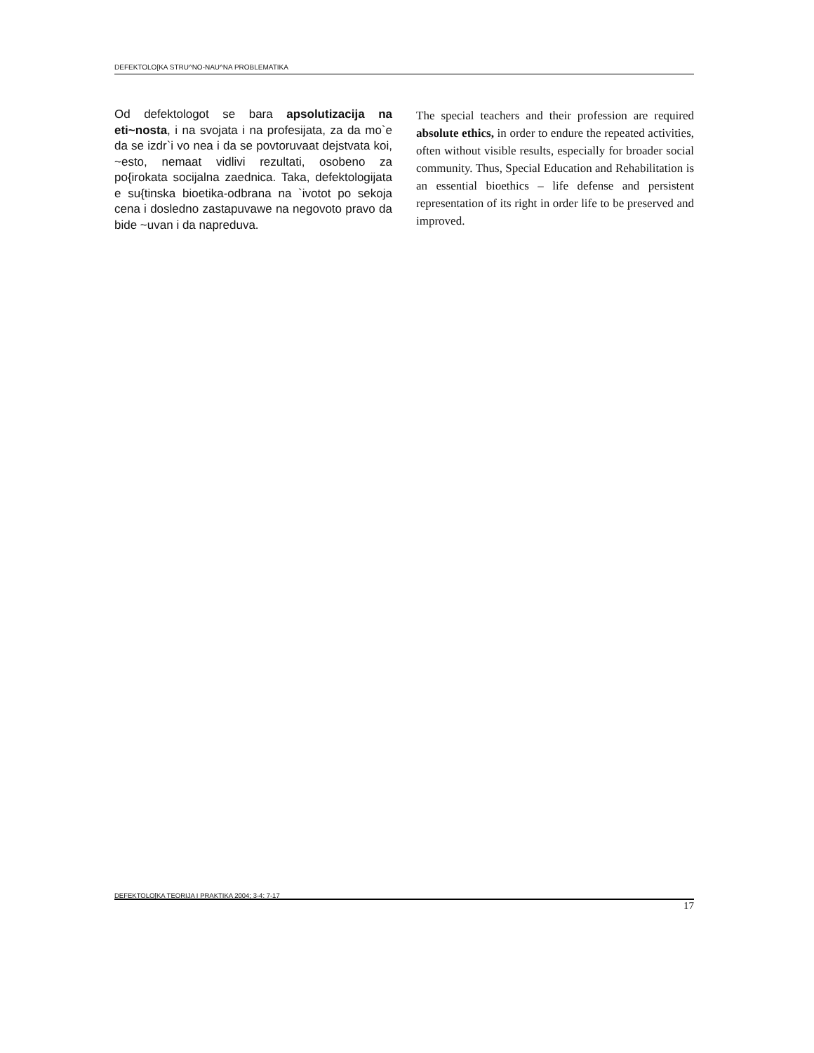DEFEKTOLO[KA STRU^NO-NAU^NA PROBLEMATIKA
Od defektologot se bara apsolutizacija na eti~nosta, i na svojata i na profesijata, za da mo`e da se izdr`i vo nea i da se povtoruvaat dejstvata koi, ~esto, nemaat vidlivi rezultati, osobeno za po{irokata socijalna zaednica. Taka, defektologijata e su{tinska bioetika-odbrana na `ivotot po sekoja cena i dosledno zastapuvawe na negovoto pravo da bide ~uvan i da napreduva.
The special teachers and their profession are required absolute ethics, in order to endure the repeated activities, often without visible results, especially for broader social community. Thus, Special Education and Rehabilitation is an essential bioethics – life defense and persistent representation of its right in order life to be preserved and improved.
DEFEKTOLO[KA TEORIJA I PRAKTIKA 2004; 3-4: 7-17 17